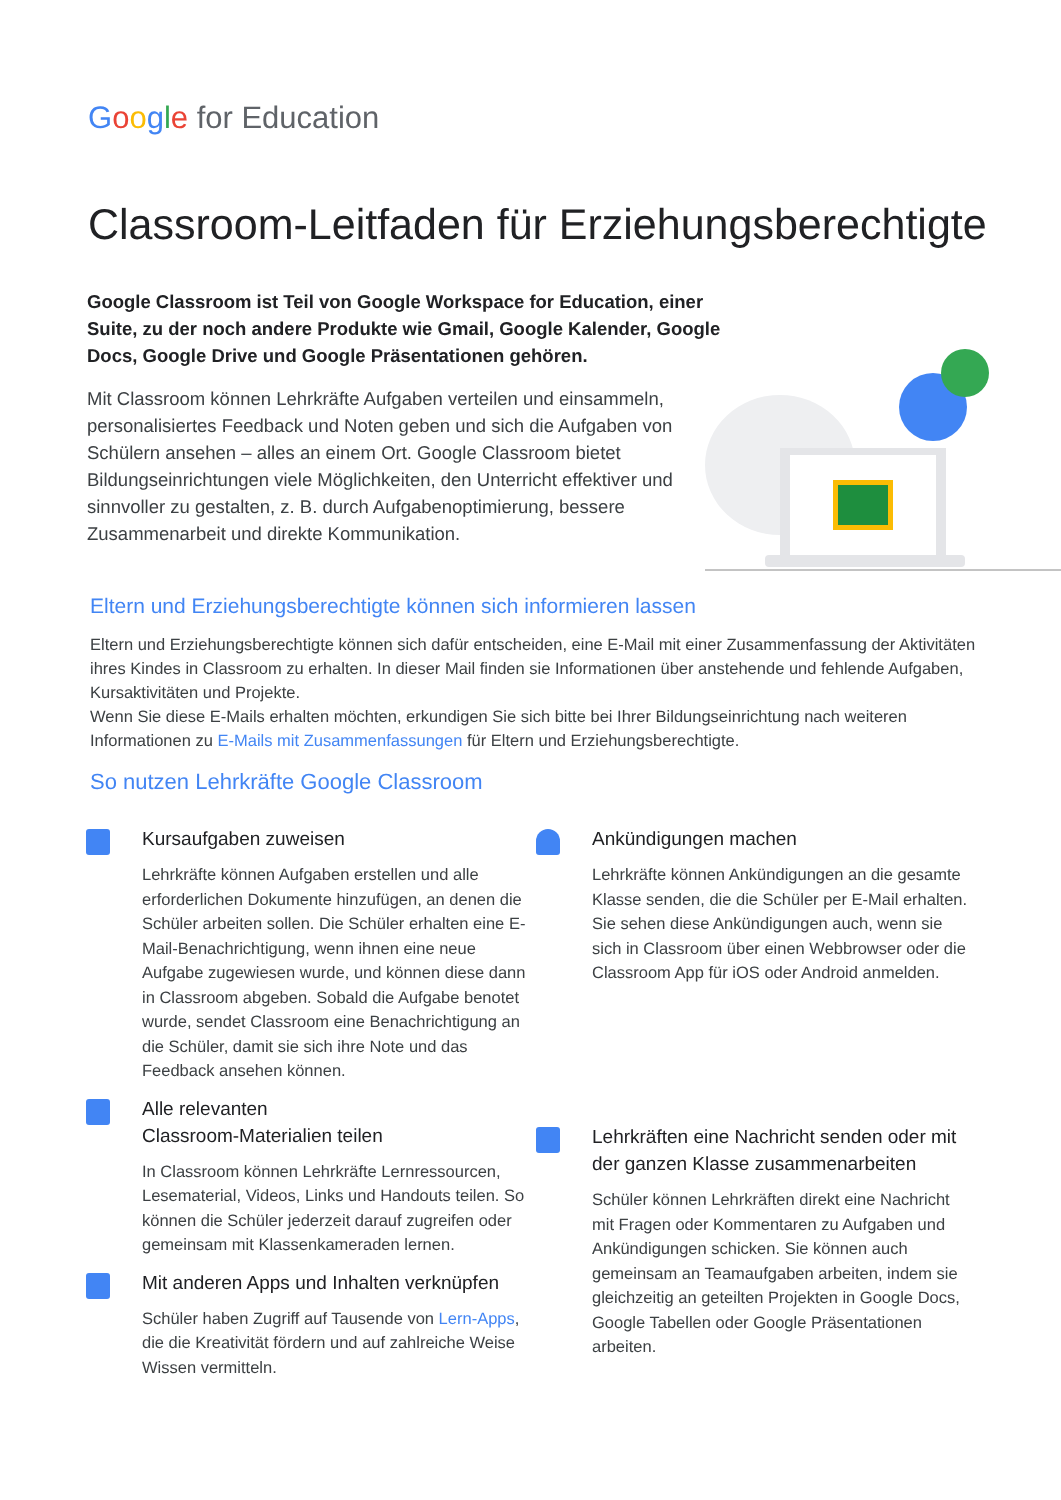Google for Education
Classroom-Leitfaden für Erziehungsberechtigte
Google Classroom ist Teil von Google Workspace for Education, einer Suite, zu der noch andere Produkte wie Gmail, Google Kalender, Google Docs, Google Drive und Google Präsentationen gehören.
Mit Classroom können Lehrkräfte Aufgaben verteilen und einsammeln, personalisiertes Feedback und Noten geben und sich die Aufgaben von Schülern ansehen – alles an einem Ort. Google Classroom bietet Bildungseinrichtungen viele Möglichkeiten, den Unterricht effektiver und sinnvoller zu gestalten, z. B. durch Aufgabenoptimierung, bessere Zusammenarbeit und direkte Kommunikation.
Eltern und Erziehungsberechtigte können sich informieren lassen
Eltern und Erziehungsberechtigte können sich dafür entscheiden, eine E-Mail mit einer Zusammenfassung der Aktivitäten ihres Kindes in Classroom zu erhalten. In dieser Mail finden sie Informationen über anstehende und fehlende Aufgaben, Kursaktivitäten und Projekte.
Wenn Sie diese E-Mails erhalten möchten, erkundigen Sie sich bitte bei Ihrer Bildungseinrichtung nach weiteren Informationen zu E-Mails mit Zusammenfassungen für Eltern und Erziehungsberechtigte.
So nutzen Lehrkräfte Google Classroom
Kursaufgaben zuweisen
Lehrkräfte können Aufgaben erstellen und alle erforderlichen Dokumente hinzufügen, an denen die Schüler arbeiten sollen. Die Schüler erhalten eine E-Mail-Benachrichtigung, wenn ihnen eine neue Aufgabe zugewiesen wurde, und können diese dann in Classroom abgeben. Sobald die Aufgabe benotet wurde, sendet Classroom eine Benachrichtigung an die Schüler, damit sie sich ihre Note und das Feedback ansehen können.
Alle relevanten
Classroom-Materialien teilen
In Classroom können Lehrkräfte Lernressourcen, Lesematerial, Videos, Links und Handouts teilen. So können die Schüler jederzeit darauf zugreifen oder gemeinsam mit Klassenkameraden lernen.
Mit anderen Apps und Inhalten verknüpfen
Schüler haben Zugriff auf Tausende von Lern-Apps, die die Kreativität fördern und auf zahlreiche Weise Wissen vermitteln.
Ankündigungen machen
Lehrkräfte können Ankündigungen an die gesamte Klasse senden, die die Schüler per E-Mail erhalten. Sie sehen diese Ankündigungen auch, wenn sie sich in Classroom über einen Webbrowser oder die Classroom App für iOS oder Android anmelden.
Lehrkräften eine Nachricht senden oder mit der ganzen Klasse zusammenarbeiten
Schüler können Lehrkräften direkt eine Nachricht mit Fragen oder Kommentaren zu Aufgaben und Ankündigungen schicken. Sie können auch gemeinsam an Teamaufgaben arbeiten, indem sie gleichzeitig an geteilten Projekten in Google Docs, Google Tabellen oder Google Präsentationen arbeiten.